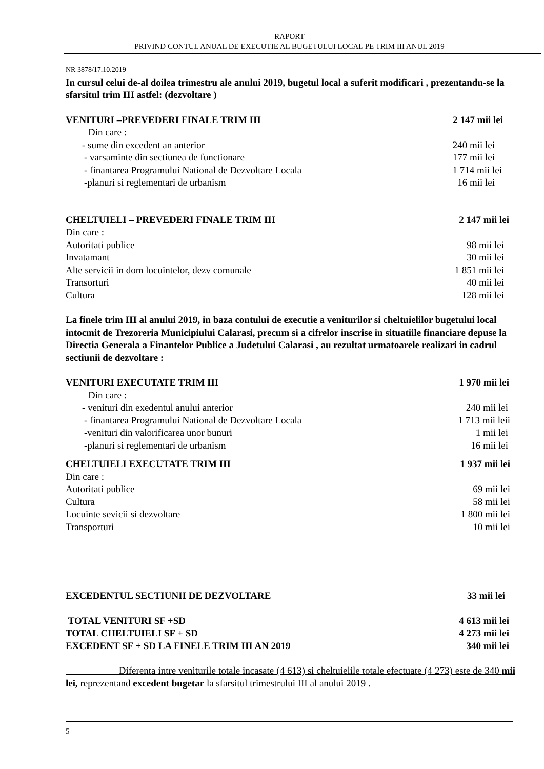RAPORT
PRIVIND CONTUL ANUAL DE EXECUTIE AL BUGETULUI LOCAL PE TRIM III ANUL 2019
NR 3878/17.10.2019
In cursul celui de-al doilea trimestru ale anului 2019, bugetul local a suferit modificari , prezentandu-se la sfarsitul trim III astfel: (dezvoltare )
VENITURI –PREVEDERI FINALE TRIM III 2 147 mii lei
Din care :
- sume din excedent an anterior 240 mii lei
- varsaminte din sectiunea de functionare 177 mii lei
- finantarea Programului National de Dezvoltare Locala 1 714 mii lei
-planuri si reglementari de urbanism 16 mii lei
CHELTUIELI – PREVEDERI FINALE TRIM III 2 147 mii lei
Din care :
Autoritati publice 98 mii lei
Invatamant 30 mii lei
Alte servicii in dom locuintelor, dezv comunale 1 851 mii lei
Transorturi 40 mii lei
Cultura 128 mii lei
La finele trim III al anului 2019, in baza contului de executie a veniturilor si cheltuielilor bugetului local intocmit de Trezoreria Municipiului Calarasi, precum si a cifrelor inscrise in situatiile financiare depuse la Directia Generala a Finantelor Publice a Judetului Calarasi , au rezultat urmatoarele realizari in cadrul sectiunii de dezvoltare :
VENITURI EXECUTATE TRIM III 1 970 mii lei
Din care :
- venituri din exedentul anului anterior 240 mii lei
- finantarea Programului National de Dezvoltare Locala 1 713 mii leii
-venituri din valorificarea unor bunuri 1 mii lei
-planuri si reglementari de urbanism 16 mii lei
CHELTUIELI EXECUTATE TRIM III 1 937 mii lei
Din care :
Autoritati publice 69 mii lei
Cultura 58 mii lei
Locuinte sevicii si dezvoltare 1 800 mii lei
Transporturi 10 mii lei
EXCEDENTUL SECTIUNII DE DEZVOLTARE 33 mii lei
TOTAL VENITURI SF +SD 4 613 mii lei
TOTAL CHELTUIELI SF + SD 4 273 mii lei
EXCEDENT SF + SD LA FINELE TRIM III AN 2019 340 mii lei
Diferenta intre veniturile totale incasate (4 613) si cheltuielile totale efectuate (4 273) este de 340 mii lei, reprezentand excedent bugetar la sfarsitul trimestrului III al anului 2019 .
5